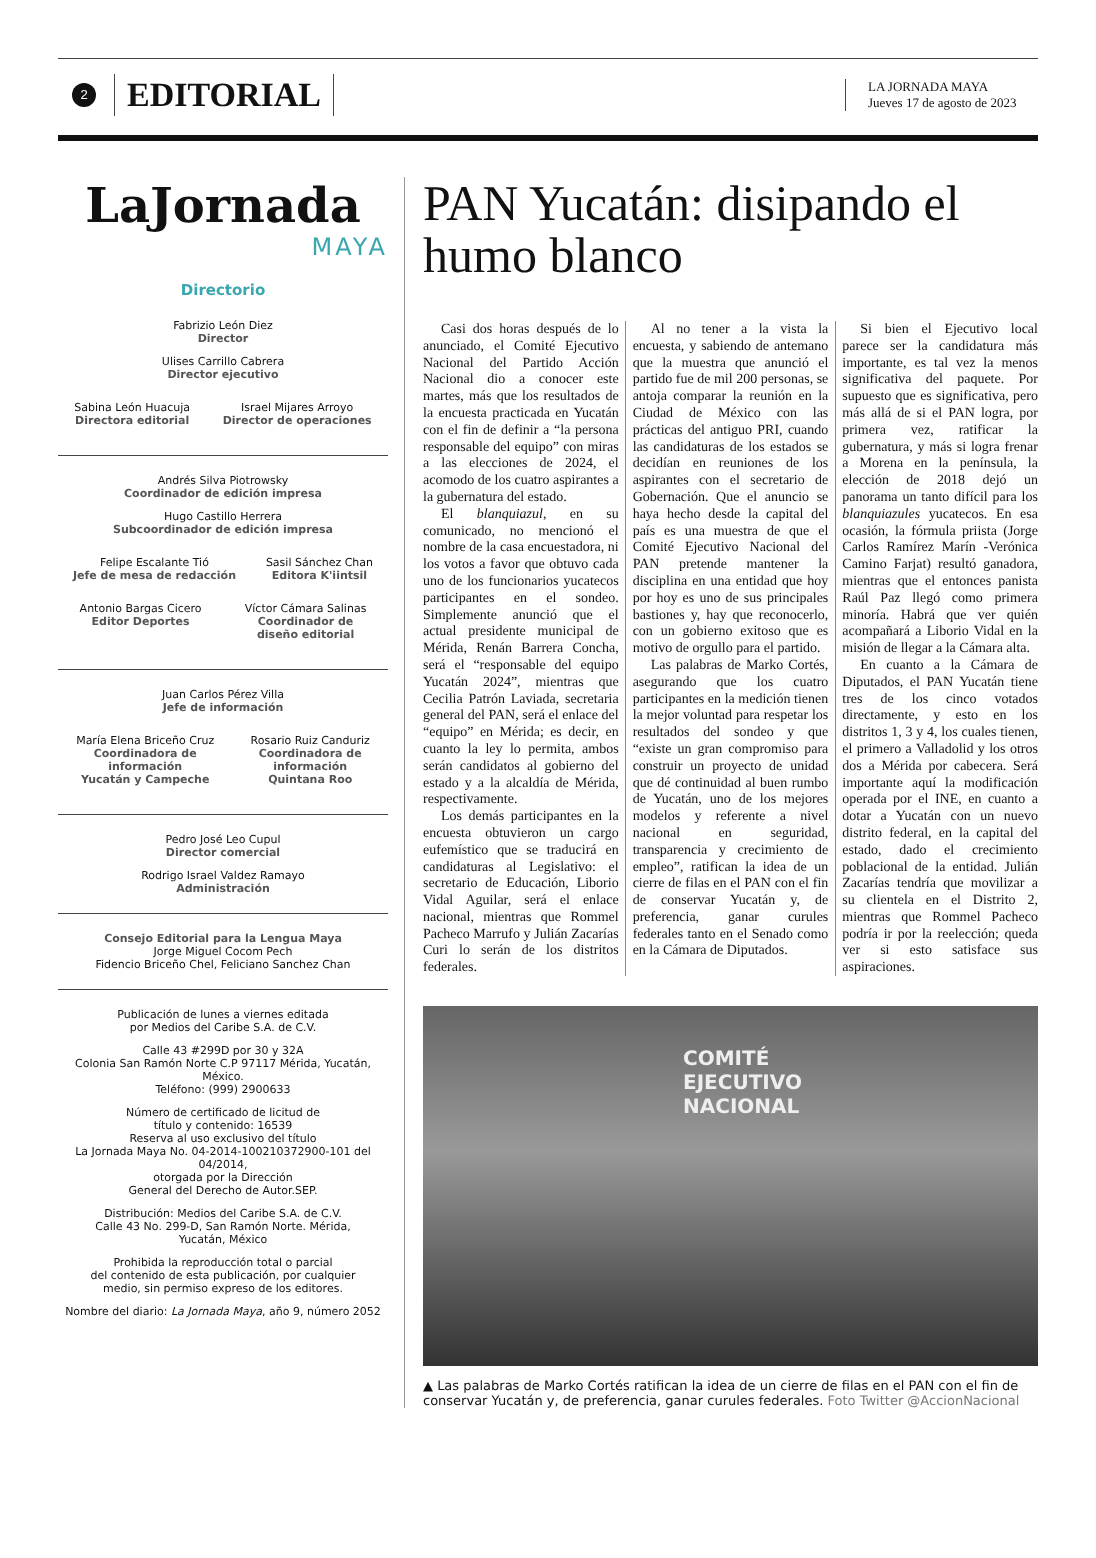2
EDITORIAL
LA JORNADA MAYA
Jueves 17 de agosto de 2023
LaJornada
MAYA
Directorio
Fabrizio León Diez
Director
Ulises Carrillo Cabrera
Director ejecutivo
Sabina León Huacuja
Directora editorial
Israel Mijares Arroyo
Director de operaciones
Andrés Silva Piotrowsky
Coordinador de edición impresa
Hugo Castillo Herrera
Subcoordinador de edición impresa
Felipe Escalante Tió
Jefe de mesa de redacción
Sasil Sánchez Chan
Editora K'iintsil
Antonio Bargas Cicero
Editor Deportes
Víctor Cámara Salinas
Coordinador de
diseño editorial
Juan Carlos Pérez Villa
Jefe de información
María Elena Briceño Cruz
Coordinadora de
información
Yucatán y Campeche
Rosario Ruiz Canduriz
Coordinadora de
información
Quintana Roo
Pedro José Leo Cupul
Director comercial
Rodrigo Israel Valdez Ramayo
Administración
Consejo Editorial para la Lengua Maya
Jorge Miguel Cocom Pech
Fidencio Briceño Chel, Feliciano Sanchez Chan
Publicación de lunes a viernes editada
por Medios del Caribe S.A. de C.V.
Calle 43 #299D por 30 y 32A
Colonia San Ramón Norte C.P 97117 Mérida, Yucatán, México.
Teléfono: (999) 2900633
Número de certificado de licitud de
título y contenido: 16539
Reserva al uso exclusivo del título
La Jornada Maya No. 04-2014-100210372900-101 del 04/2014,
otorgada por la Dirección
General del Derecho de Autor.SEP.
Distribución: Medios del Caribe S.A. de C.V.
Calle 43 No. 299-D, San Ramón Norte. Mérida,
Yucatán, México
Prohibida la reproducción total o parcial
del contenido de esta publicación, por cualquier
medio, sin permiso expreso de los editores.
Nombre del diario: La Jornada Maya, año 9, número 2052
PAN Yucatán: disipando el humo blanco
Casi dos horas después de lo anunciado, el Comité Ejecutivo Nacional del Partido Acción Nacional dio a conocer este martes, más que los resultados de la encuesta practicada en Yucatán con el fin de definir a “la persona responsable del equipo” con miras a las elecciones de 2024, el acomodo de los cuatro aspirantes a la gubernatura del estado.
El blanquiazul, en su comunicado, no mencionó el nombre de la casa encuestadora, ni los votos a favor que obtuvo cada uno de los funcionarios yucatecos participantes en el sondeo. Simplemente anunció que el actual presidente municipal de Mérida, Renán Barrera Concha, será el “responsable del equipo Yucatán 2024”, mientras que Cecilia Patrón Laviada, secretaria general del PAN, será el enlace del “equipo” en Mérida; es decir, en cuanto la ley lo permita, ambos serán candidatos al gobierno del estado y a la alcaldía de Mérida, respectivamente.
Los demás participantes en la encuesta obtuvieron un cargo eufemístico que se traducirá en candidaturas al Legislativo: el secretario de Educación, Liborio Vidal Aguilar, será el enlace nacional, mientras que Rommel Pacheco Marrufo y Julián Zacarías Curi lo serán de los distritos federales.
Al no tener a la vista la encuesta, y sabiendo de antemano que la muestra que anunció el partido fue de mil 200 personas, se antoja comparar la reunión en la Ciudad de México con las prácticas del antiguo PRI, cuando las candidaturas de los estados se decidían en reuniones de los aspirantes con el secretario de Gobernación. Que el anuncio se haya hecho desde la capital del país es una muestra de que el Comité Ejecutivo Nacional del PAN pretende mantener la disciplina en una entidad que hoy por hoy es uno de sus principales bastiones y, hay que reconocerlo, con un gobierno exitoso que es motivo de orgullo para el partido.
Las palabras de Marko Cortés, asegurando que los cuatro participantes en la medición tienen la mejor voluntad para respetar los resultados del sondeo y que “existe un gran compromiso para construir un proyecto de unidad que dé continuidad al buen rumbo de Yucatán, uno de los mejores modelos y referente a nivel nacional en seguridad, transparencia y crecimiento de empleo”, ratifican la idea de un cierre de filas en el PAN con el fin de conservar Yucatán y, de preferencia, ganar curules federales tanto en el Senado como en la Cámara de Diputados.
Si bien el Ejecutivo local parece ser la candidatura más importante, es tal vez la menos significativa del paquete. Por supuesto que es significativa, pero más allá de si el PAN logra, por primera vez, ratificar la gubernatura, y más si logra frenar a Morena en la península, la elección de 2018 dejó un panorama un tanto difícil para los blanquiazules yucatecos. En esa ocasión, la fórmula priista (Jorge Carlos Ramírez Marín -Verónica Camino Farjat) resultó ganadora, mientras que el entonces panista Raúl Paz llegó como primera minoría. Habrá que ver quién acompañará a Liborio Vidal en la misión de llegar a la Cámara alta.
En cuanto a la Cámara de Diputados, el PAN Yucatán tiene tres de los cinco votados directamente, y esto en los distritos 1, 3 y 4, los cuales tienen, el primero a Valladolid y los otros dos a Mérida por cabecera. Será importante aquí la modificación operada por el INE, en cuanto a dotar a Yucatán con un nuevo distrito federal, en la capital del estado, dado el crecimiento poblacional de la entidad. Julián Zacarías tendría que movilizar a su clientela en el Distrito 2, mientras que Rommel Pacheco podría ir por la reelección; queda ver si esto satisface sus aspiraciones.
COMITÉ
EJECUTIVO
NACIONAL
▲ Las palabras de Marko Cortés ratifican la idea de un cierre de filas en el PAN con el fin de conservar Yucatán y, de preferencia, ganar curules federales. Foto Twitter @AccionNacional